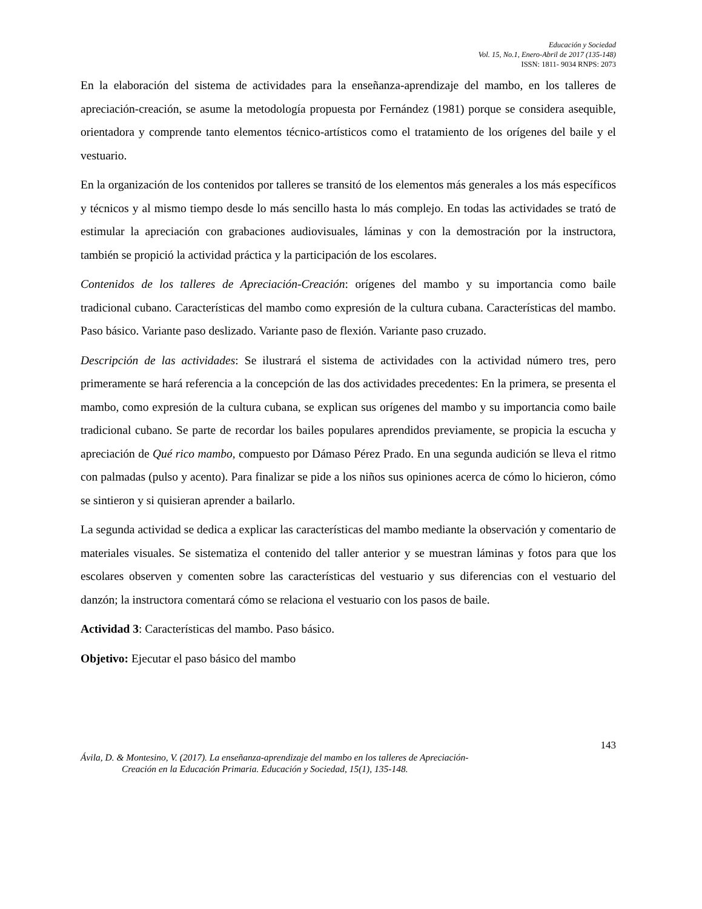Educación y Sociedad
Vol. 15, No.1, Enero-Abril de 2017 (135-148)
ISSN: 1811- 9034 RNPS: 2073
En la elaboración del sistema de actividades para la enseñanza-aprendizaje del mambo, en los talleres de apreciación-creación, se asume la metodología propuesta por Fernández (1981) porque se considera asequible, orientadora y comprende tanto elementos técnico-artísticos como el tratamiento de los orígenes del baile y el vestuario.
En la organización de los contenidos por talleres se transitó de los elementos más generales a los más específicos y técnicos y al mismo tiempo desde lo más sencillo hasta lo más complejo. En todas las actividades se trató de estimular la apreciación con grabaciones audiovisuales, láminas y con la demostración por la instructora, también se propició la actividad práctica y la participación de los escolares.
Contenidos de los talleres de Apreciación-Creación: orígenes del mambo y su importancia como baile tradicional cubano. Características del mambo como expresión de la cultura cubana. Características del mambo. Paso básico. Variante paso deslizado. Variante paso de flexión. Variante paso cruzado.
Descripción de las actividades: Se ilustrará el sistema de actividades con la actividad número tres, pero primeramente se hará referencia a la concepción de las dos actividades precedentes: En la primera, se presenta el mambo, como expresión de la cultura cubana, se explican sus orígenes del mambo y su importancia como baile tradicional cubano. Se parte de recordar los bailes populares aprendidos previamente, se propicia la escucha y apreciación de Qué rico mambo, compuesto por Dámaso Pérez Prado. En una segunda audición se lleva el ritmo con palmadas (pulso y acento). Para finalizar se pide a los niños sus opiniones acerca de cómo lo hicieron, cómo se sintieron y si quisieran aprender a bailarlo.
La segunda actividad se dedica a explicar las características del mambo mediante la observación y comentario de materiales visuales. Se sistematiza el contenido del taller anterior y se muestran láminas y fotos para que los escolares observen y comenten sobre las características del vestuario y sus diferencias con el vestuario del danzón; la instructora comentará cómo se relaciona el vestuario con los pasos de baile.
Actividad 3: Características del mambo. Paso básico.
Objetivo: Ejecutar el paso básico del mambo
143
Ávila, D. & Montesino, V. (2017). La enseñanza-aprendizaje del mambo en los talleres de Apreciación-
Creación en la Educación Primaria. Educación y Sociedad, 15(1), 135-148.